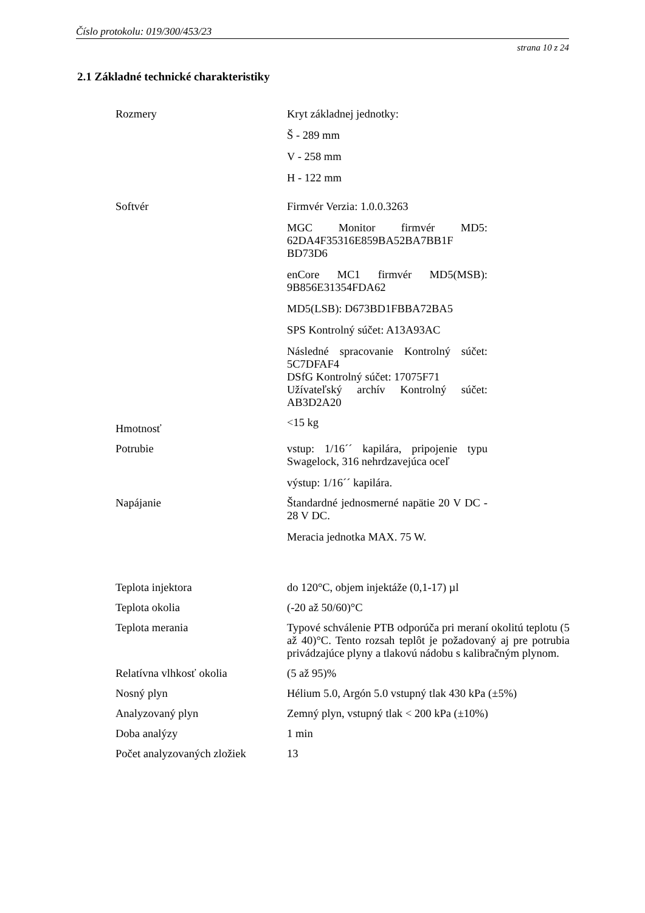Číslo protokolu: 019/300/453/23
strana 10 z 24
2.1 Základné technické charakteristiky
| Rozmery | Kryt základnej jednotky: Š - 289 mm V - 258 mm H - 122 mm |
| Softvér | Firmvér Verzia: 1.0.0.3263 MGC Monitor firmvér MD5: 62DA4F35316E859BA52BA7BB1F BD73D6 enCore MC1 firmvér MD5(MSB): 9B856E31354FDA62 MD5(LSB): D673BD1FBBA72BA5 SPS Kontrolný súčet: A13A93AC Následné spracovanie Kontrolný súčet: 5C7DFAF4 DSfG Kontrolný súčet: 17075F71 Užívateľský archív Kontrolný súčet: AB3D2A20 |
| Hmotnosť | <15 kg |
| Potrubie | vstup: 1/16´´ kapilára, pripojenie typu Swagelock, 316 nehrdzavejúca oceľ výstup: 1/16´´ kapilára. |
| Napájanie | Štandardné jednosmerné napätie 20 V DC - 28 V DC. Meracia jednotka MAX. 75 W. |
| Teplota injektora | do 120°C, objem injektáže (0,1-17) µl |
| Teplota okolia | (-20 až 50/60)°C |
| Teplota merania | Typové schválenie PTB odporúča pri meraní okolitú teplotu (5 až 40)°C. Tento rozsah teplôt je požadovaný aj pre potrubia privádzajúce plyny a tlakovú nádobu s kalibračným plynom. |
| Relatívna vlhkosť okolia | (5 až 95)% |
| Nosný plyn | Hélium 5.0, Argón 5.0 vstupný tlak 430 kPa (±5%) |
| Analyzovaný plyn | Zemný plyn, vstupný tlak < 200 kPa (±10%) |
| Doba analýzy | 1 min |
| Počet analyzovaných zložiek | 13 |